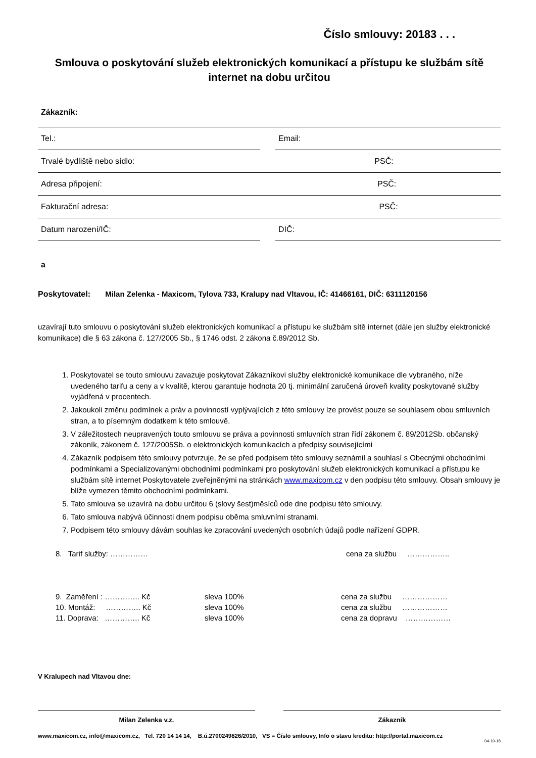Číslo smlouvy: 20183 . . .
Smlouva o poskytování služeb elektronických komunikací a přístupu ke službám sítě internet na dobu určitou
Zákazník:
Tel.: Email:
Trvalé bydliště nebo sídlo: PSČ:
Adresa připojení: PSČ:
Fakturační adresa: PSČ:
Datum narození/IČ: DIČ:
a
Poskytovatel: Milan Zelenka - Maxicom, Tylova 733, Kralupy nad Vltavou, IČ: 41466161, DIČ: 6311120156
uzavírají tuto smlouvu o poskytování služeb elektronických komunikací a přístupu ke službám sítě internet (dále jen služby elektronické komunikace) dle § 63 zákona č. 127/2005 Sb., § 1746 odst. 2 zákona č.89/2012 Sb.
1. Poskytovatel se touto smlouvu zavazuje poskytovat Zákazníkovi služby elektronické komunikace dle vybraného, níže uvedeného tarifu a ceny a v kvalitě, kterou garantuje hodnota 20 tj. minimální zaručená úroveň kvality poskytované služby vyjádřená v procentech.
2. Jakoukoli změnu podmínek a práv a povinností vyplývajících z této smlouvy lze provést pouze se souhlasem obou smluvních stran, a to písemným dodatkem k této smlouvě.
3. V záležitostech neupravených touto smlouvu se práva a povinnosti smluvních stran řídí zákonem č. 89/2012Sb. občanský zákoník, zákonem č. 127/2005Sb. o elektronických komunikacích a předpisy souvisejícími
4. Zákazník podpisem této smlouvy potvrzuje, že se před podpisem této smlouvy seznámil a souhlasí s Obecnými obchodními podmínkami a Specializovanými obchodními podmínkami pro poskytování služeb elektronických komunikací a přístupu ke službám sítě internet Poskytovatele zveřejněnými na stránkách www.maxicom.cz v den podpisu této smlouvy. Obsah smlouvy je blíže vymezen těmito obchodními podmínkami.
5. Tato smlouva se uzavírá na dobu určitou 6 (slovy šest)měsíců ode dne podpisu této smlouvy.
6. Tato smlouva nabývá účinnosti dnem podpisu oběma smluvními stranami.
7. Podpisem této smlouvy dávám souhlas ke zpracování uvedených osobních údajů podle nařízení GDPR.
8. Tarif služby: …………… cena za službu ……………..
9. Zaměření : ………….. Kč sleva 100% cena za službu ………………
10. Montáž: ………….. Kč sleva 100% cena za službu ………………
11. Doprava: ………….. Kč sleva 100% cena za dopravu ………………
V Kralupech nad Vltavou dne:
Milan Zelenka v.z. Zákazník
www.maxicom.cz, info@maxicom.cz, Tel. 720 14 14 14, B.ú.2700249826/2010, VS = Číslo smlouvy, Info o stavu kreditu: http://portal.maxicom.cz
04-10-18